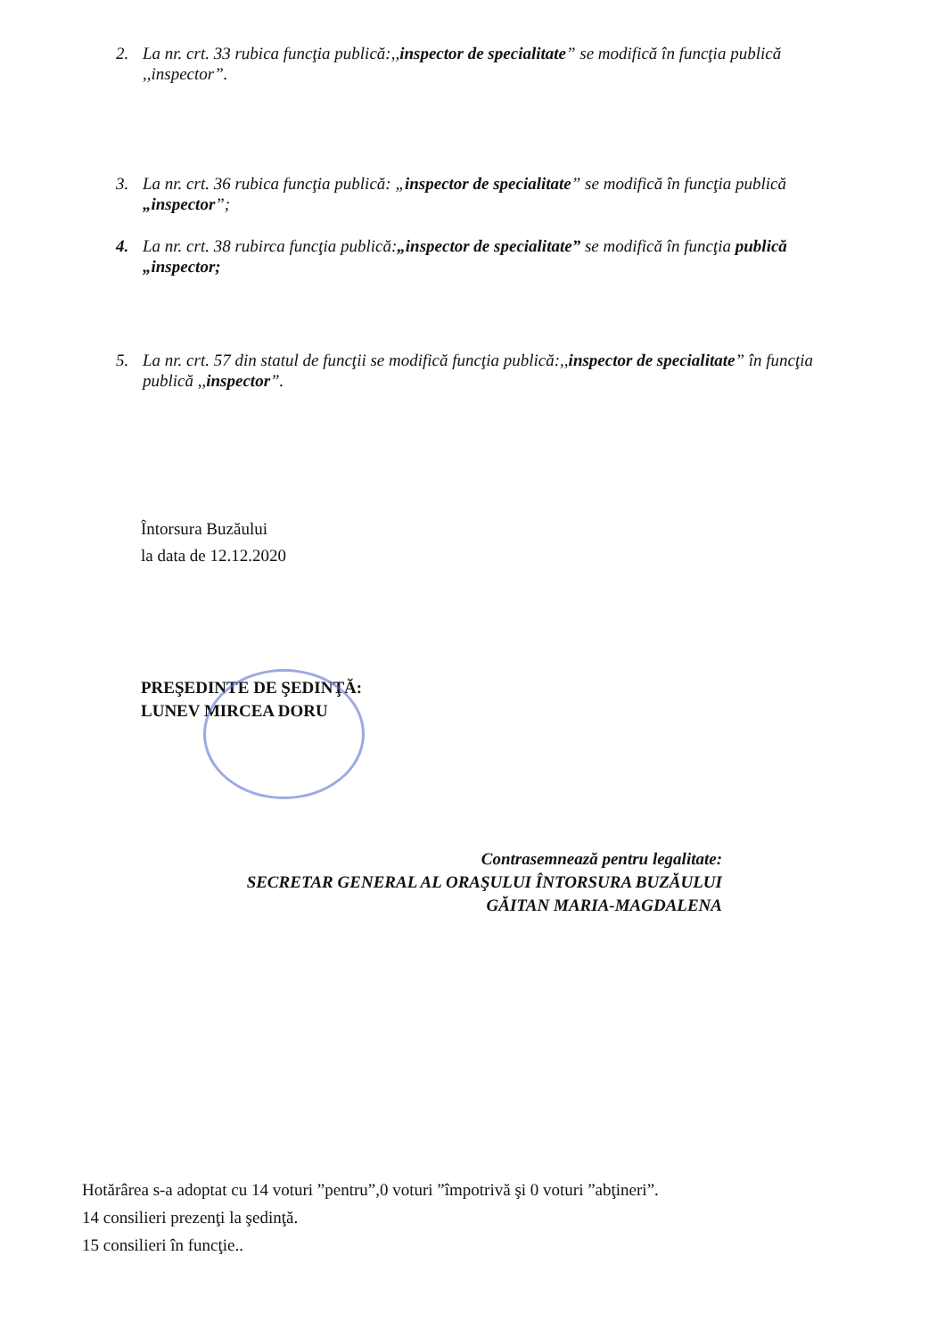2. La nr. crt. 33 rubica funcţia publică:,,inspector de specialitate” se modifică în funcţia publică ,,inspector”.
3. La nr. crt. 36 rubica funcţia publică: „inspector de specialitate” se modifică în funcţia publică „inspector”;
4. La nr. crt. 38 rubirca funcţia publică:„inspector de specialitate” se modifică în funcţia publică „inspector;
5. La nr. crt. 57 din statul de funcţii se modifică funcţia publică:,,inspector de specialitate” în funcţia publică ,,inspector”.
Întorsura Buzăului
la data de 12.12.2020
PREŞEDINTE DE ŞEDINŢĂ:
LUNEV MIRCEA DORU
Contrasemnează pentru legalitate:
SECRETAR GENERAL AL ORAŞULUI ÎNTORSURA BUZĂULUI
GĂITAN MARIA-MAGDALENA
Hotărârea s-a adoptat cu 14 voturi ”pentru”,0 voturi ”împotrivă şi 0 voturi ”abţineri”.
14 consilieri prezenţi la şedinţă.
15 consilieri în funcţie..